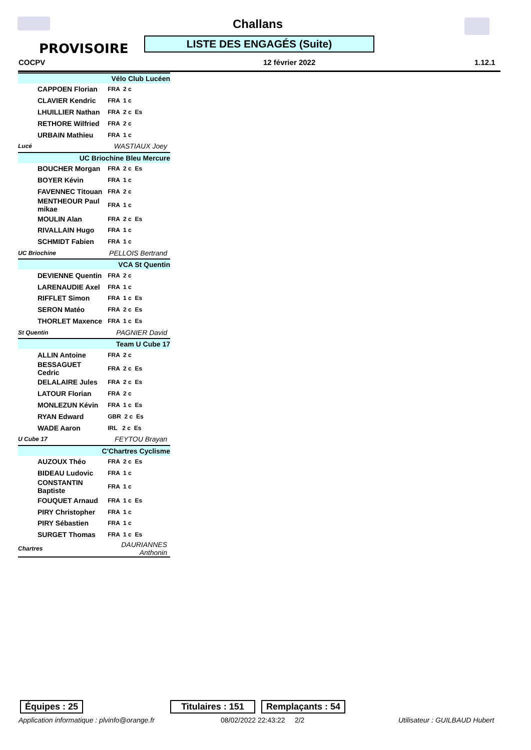Challans
PROVISOIRE LISTE DES ENGAGÉS (Suite)
COCPV 12 février 2022 1.12.1
| Vélo Club Lucéen | |
| CAPPOEN Florian | FRA 2 c |
| CLAVIER Kendric | FRA 1 c |
| LHUILLIER Nathan | FRA 2 c Es |
| RETHORE Wilfried | FRA 2 c |
| URBAIN Mathieu | FRA 1 c |
| Lucé | WASTIAUX Joey |
| UC Briochine Bleu Mercure | |
| BOUCHER Morgan | FRA 2 c Es |
| BOYER Kévin | FRA 1 c |
| FAVENNEC Titouan | FRA 2 c |
| MENTHEOUR Paul mikae | FRA 1 c |
| MOULIN Alan | FRA 2 c Es |
| RIVALLAIN Hugo | FRA 1 c |
| SCHMIDT Fabien | FRA 1 c |
| UC Briochine | PELLOIS Bertrand |
| VCA St Quentin | |
| DEVIENNE Quentin | FRA 2 c |
| LARENAUDIE Axel | FRA 1 c |
| RIFFLET Simon | FRA 1 c Es |
| SERON Matéo | FRA 2 c Es |
| THORLET Maxence | FRA 1 c Es |
| St Quentin | PAGNIER David |
| Team U Cube 17 | |
| ALLIN Antoine | FRA 2 c |
| BESSAGUET Cedric | FRA 2 c Es |
| DELALAIRE Jules | FRA 2 c Es |
| LATOUR Florian | FRA 2 c |
| MONLEZUN Kévin | FRA 1 c Es |
| RYAN Edward | GBR 2 c Es |
| WADE Aaron | IRL 2 c Es |
| U Cube 17 | FEYTOU Brayan |
| C'Chartres Cyclisme | |
| AUZOUX Théo | FRA 2 c Es |
| BIDEAU Ludovic | FRA 1 c |
| CONSTANTIN Baptiste | FRA 1 c |
| FOUQUET Arnaud | FRA 1 c Es |
| PIRY Christopher | FRA 1 c |
| PIRY Sébastien | FRA 1 c |
| SURGET Thomas | FRA 1 c Es |
| Chartres | DAURIANNES Anthonin |
Équipes : 25
Titulaires : 151
Remplaçants : 54
Application informatique : plvinfo@orange.fr
08/02/2022 22:43:22 2/2 Utilisateur : GUILBAUD Hubert